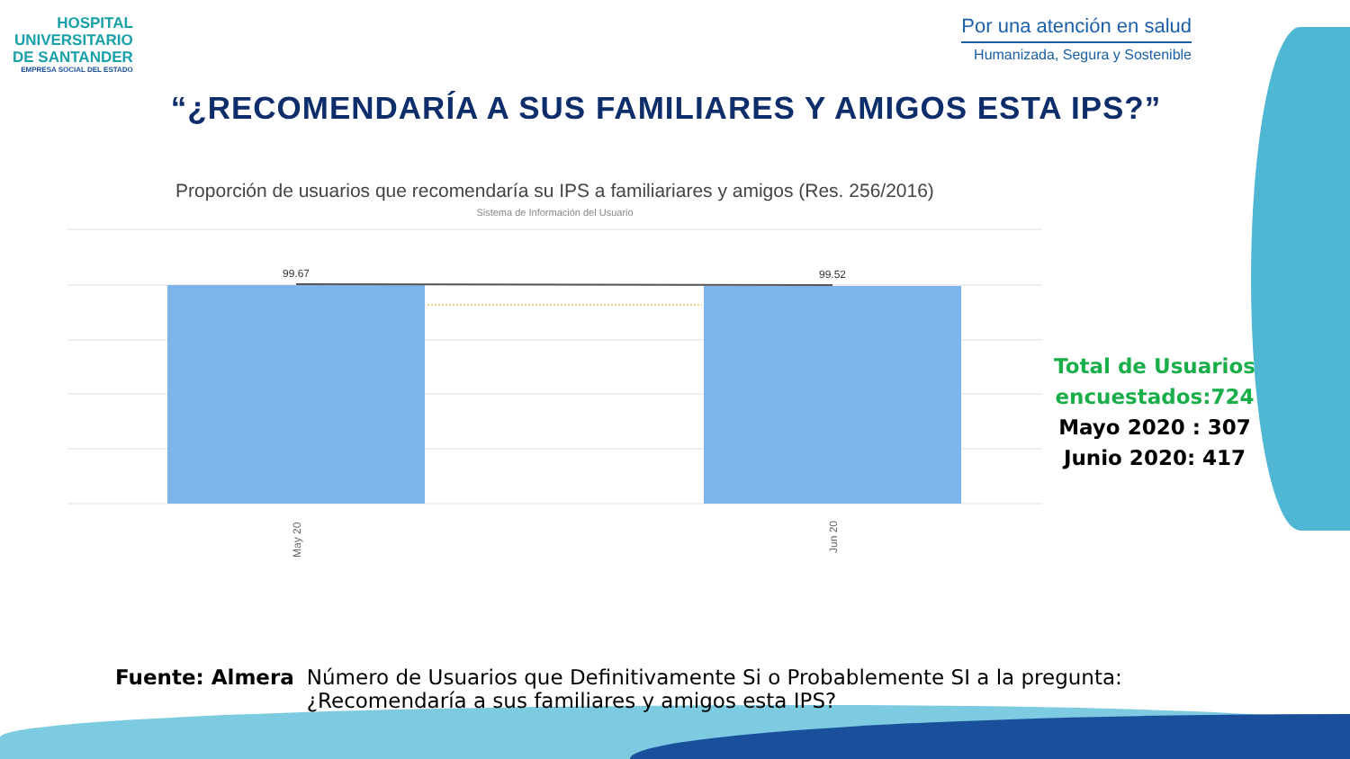HOSPITAL
UNIVERSITARIO
DE SANTANDER
EMPRESA SOCIAL DEL ESTADO
Por una atención en salud
Humanizada, Segura y Sostenible
“¿RECOMENDARÍA A SUS FAMILIARES Y AMIGOS ESTA IPS?”
Proporción de usuarios que recomendaría su IPS a familiariares y amigos (Res. 256/2016)
Sistema de Información del Usuario
99.67
99.52
May 20
Jun 20
Total de Usuarios encuestados:724
Mayo 2020 : 307
Junio 2020: 417
Fuente: Almera Número de Usuarios que Definitivamente Si o Probablemente SI a la pregunta:
¿Recomendaría a sus familiares y amigos esta IPS?